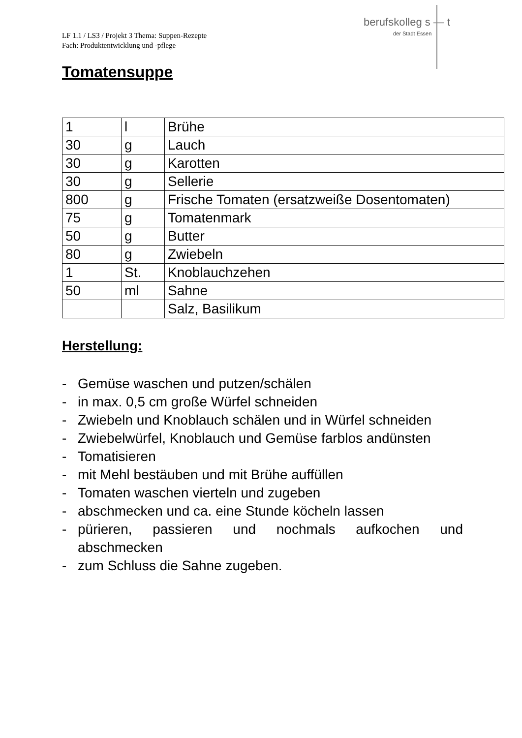berufskolleg s — t
der Stadt Essen
LF 1.1 / LS3 / Projekt 3 Thema: Suppen-Rezepte
Fach: Produktentwicklung und -pflege
Tomatensuppe
| 1 | l | Brühe |
| 30 | g | Lauch |
| 30 | g | Karotten |
| 30 | g | Sellerie |
| 800 | g | Frische Tomaten (ersatzweiße Dosentomaten) |
| 75 | g | Tomatenmark |
| 50 | g | Butter |
| 80 | g | Zwiebeln |
| 1 | St. | Knoblauchzehen |
| 50 | ml | Sahne |
| | | Salz, Basilikum |
Herstellung:
- Gemüse waschen und putzen/schälen
- in max. 0,5 cm große Würfel schneiden
- Zwiebeln und Knoblauch schälen und in Würfel schneiden
- Zwiebelwürfel, Knoblauch und Gemüse farblos andünsten
- Tomatisieren
- mit Mehl bestäuben und mit Brühe auffüllen
- Tomaten waschen vierteln und zugeben
- abschmecken und ca. eine Stunde köcheln lassen
- pürieren, passieren und nochmals aufkochen und abschmecken
- zum Schluss die Sahne zugeben.